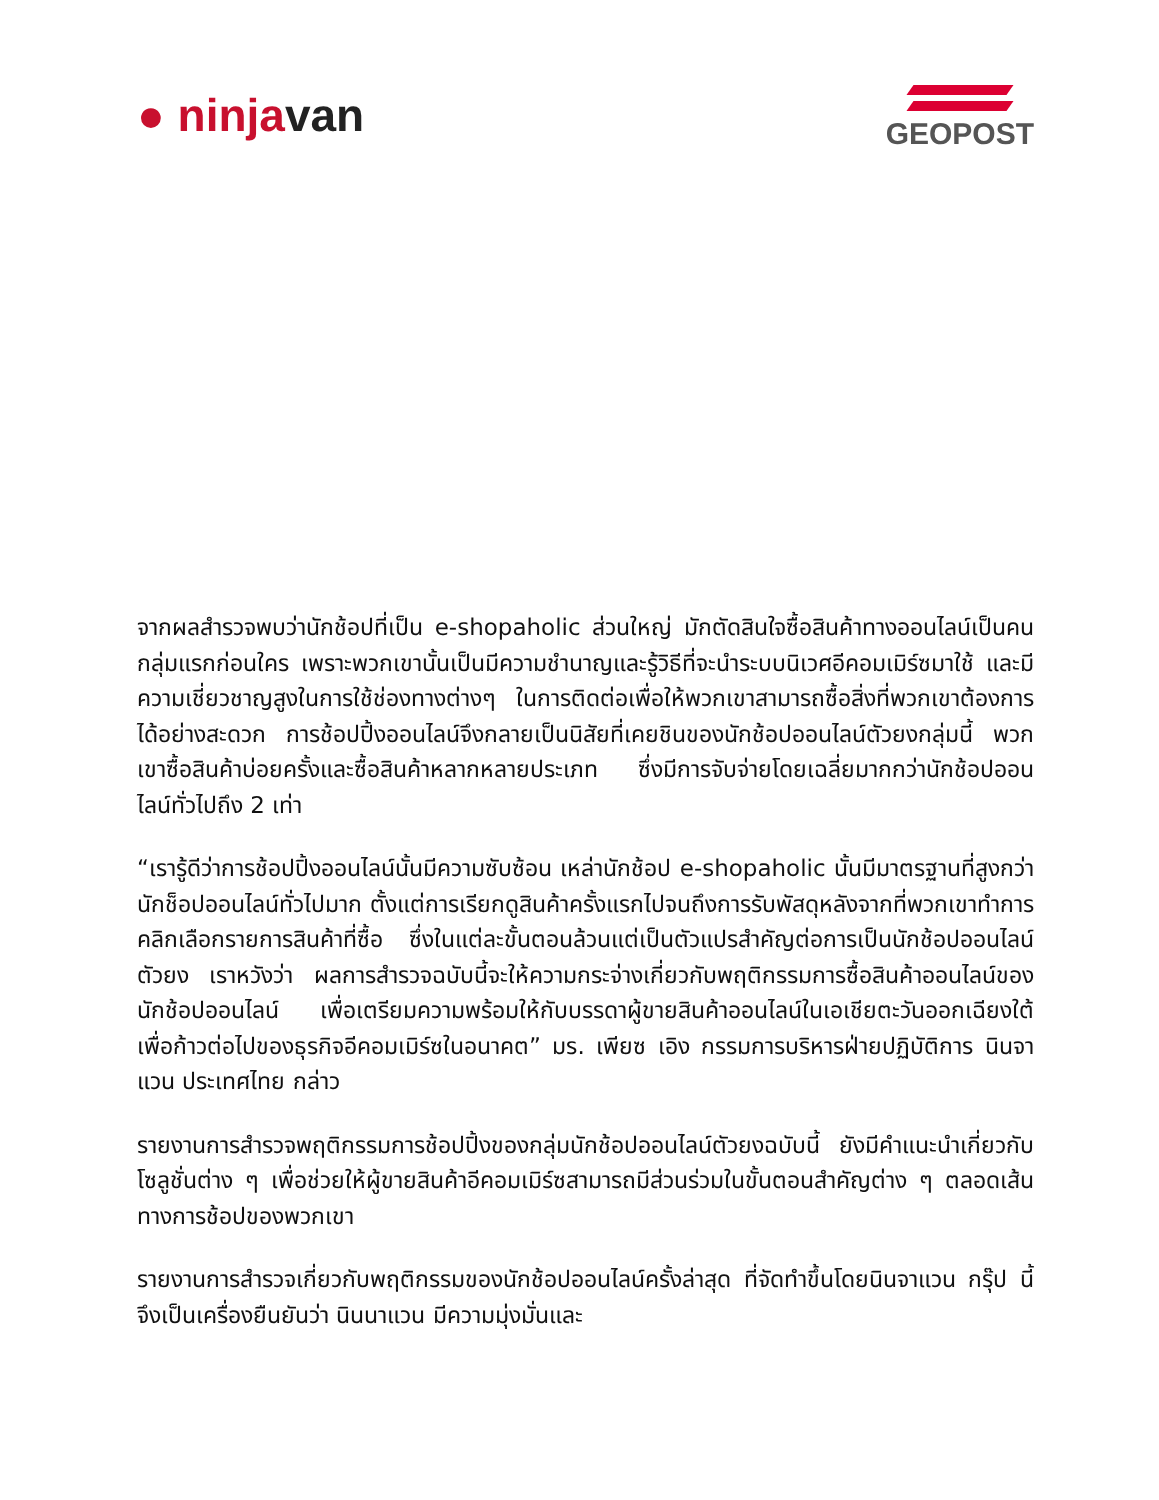● ninja van
GEOPOST
จากผลสำรวจพบว่านักช้อปที่เป็น e-shopaholic ส่วนใหญ่ มักตัดสินใจซื้อสินค้าทางออนไลน์เป็นคนกลุ่มแรกก่อนใคร เพราะพวกเขานั้นเป็นมีความชำนาญและรู้วิธีที่จะนำระบบนิเวศอีคอมเมิร์ซมาใช้ และมีความเชี่ยวชาญสูงในการใช้ช่องทางต่างๆ ในการติดต่อเพื่อให้พวกเขาสามารถซื้อสิ่งที่พวกเขาต้องการได้อย่างสะดวก การช้อปปิ้งออนไลน์จึงกลายเป็นนิสัยที่เคยชินของนักช้อปออนไลน์ตัวยงกลุ่มนี้ พวกเขาซื้อสินค้าบ่อยครั้งและซื้อสินค้าหลากหลายประเภท ซึ่งมีการจับจ่ายโดยเฉลี่ยมากกว่านักช้อปออนไลน์ทั่วไปถึง 2 เท่า
“เรารู้ดีว่าการช้อปปิ้งออนไลน์นั้นมีความซับซ้อน เหล่านักช้อป e-shopaholic นั้นมีมาตรฐานที่สูงกว่านักช็อปออนไลน์ทั่วไปมาก ตั้งแต่การเรียกดูสินค้าครั้งแรกไปจนถึงการรับพัสดุหลังจากที่พวกเขาทำการคลิกเลือกรายการสินค้าที่ซื้อ ซึ่งในแต่ละขั้นตอนล้วนแต่เป็นตัวแปรสำคัญต่อการเป็นนักช้อปออนไลน์ตัวยง เราหวังว่า ผลการสำรวจฉบับนี้จะให้ความกระจ่างเกี่ยวกับพฤติกรรมการซื้อสินค้าออนไลน์ของนักช้อปออนไลน์ เพื่อเตรียมความพร้อมให้กับบรรดาผู้ขายสินค้าออนไลน์ในเอเชียตะวันออกเฉียงใต้ เพื่อก้าวต่อไปของธุรกิจอีคอมเมิร์ซในอนาคต” มร. เพียซ เอิง กรรมการบริหารฝ่ายปฏิบัติการ นินจาแวน ประเทศไทย กล่าว
รายงานการสำรวจพฤติกรรมการช้อปปิ้งของกลุ่มนักช้อปออนไลน์ตัวยงฉบับนี้ ยังมีคำแนะนำเกี่ยวกับโซลูชั่นต่าง ๆ เพื่อช่วยให้ผู้ขายสินค้าอีคอมเมิร์ซสามารถมีส่วนร่วมในขั้นตอนสำคัญต่าง ๆ ตลอดเส้นทางการช้อปของพวกเขา
รายงานการสำรวจเกี่ยวกับพฤติกรรมของนักช้อปออนไลน์ครั้งล่าสุด ที่จัดทำขึ้นโดยนินจาแวน กรุ๊ป นี้ จึงเป็นเครื่องยืนยันว่า นินนาแวน มีความมุ่งมั่นและ